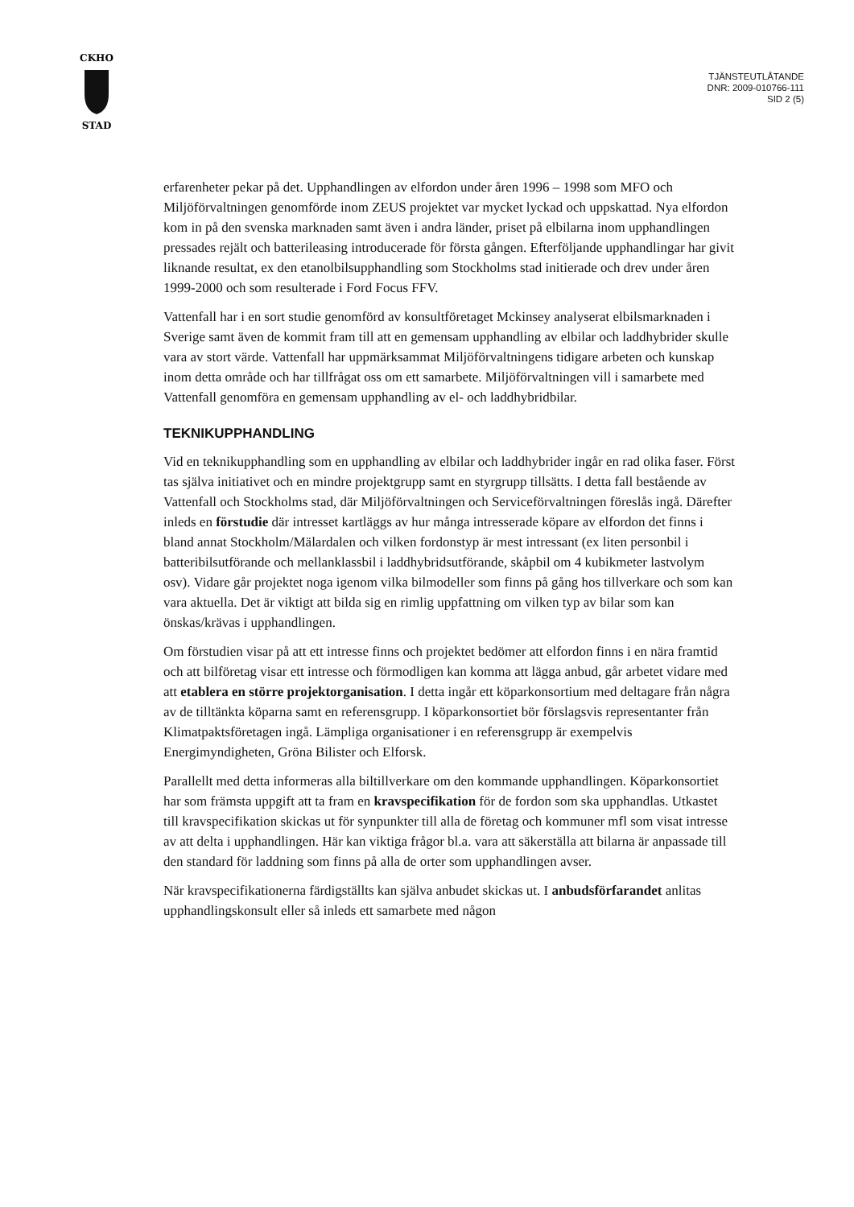CKHO
STAD
TJÄNSTEUTLÅTANDE
DNR: 2009-010766-111
SID 2 (5)
erfarenheter pekar på det. Upphandlingen av elfordon under åren 1996 – 1998 som MFO och Miljöförvaltningen genomförde inom ZEUS projektet var mycket lyckad och uppskattad. Nya elfordon kom in på den svenska marknaden samt även i andra länder, priset på elbilarna inom upphandlingen pressades rejält och batterileasing introducerade för första gången. Efterföljande upphandlingar har givit liknande resultat, ex den etanolbilsupphandling som Stockholms stad initierade och drev under åren 1999-2000 och som resulterade i Ford Focus FFV.
Vattenfall har i en sort studie genomförd av konsultföretaget Mckinsey analyserat elbilsmarknaden i Sverige samt även de kommit fram till att en gemensam upphandling av elbilar och laddhybrider skulle vara av stort värde. Vattenfall har uppmärksammat Miljöförvaltningens tidigare arbeten och kunskap inom detta område och har tillfrågat oss om ett samarbete. Miljöförvaltningen vill i samarbete med Vattenfall genomföra en gemensam upphandling av el- och laddhybridbilar.
TEKNIKUPPHANDLING
Vid en teknikupphandling som en upphandling av elbilar och laddhybrider ingår en rad olika faser. Först tas själva initiativet och en mindre projektgrupp samt en styrgrupp tillsätts. I detta fall bestående av Vattenfall och Stockholms stad, där Miljöförvaltningen och Serviceförvaltningen föreslås ingå. Därefter inleds en förstudie där intresset kartläggs av hur många intresserade köpare av elfordon det finns i bland annat Stockholm/Mälardalen och vilken fordonstyp är mest intressant (ex liten personbil i batteribilsutförande och mellanklassbil i laddhybridsutförande, skåpbil om 4 kubikmeter lastvolym osv). Vidare går projektet noga igenom vilka bilmodeller som finns på gång hos tillverkare och som kan vara aktuella. Det är viktigt att bilda sig en rimlig uppfattning om vilken typ av bilar som kan önskas/krävas i upphandlingen.
Om förstudien visar på att ett intresse finns och projektet bedömer att elfordon finns i en nära framtid och att bilföretag visar ett intresse och förmodligen kan komma att lägga anbud, går arbetet vidare med att etablera en större projektorganisation. I detta ingår ett köparkonsortium med deltagare från några av de tilltänkta köparna samt en referensgrupp. I köparkonsortiet bör förslagsvis representanter från Klimatpaktsföretagen ingå. Lämpliga organisationer i en referensgrupp är exempelvis Energimyndigheten, Gröna Bilister och Elforsk.
Parallellt med detta informeras alla biltillverkare om den kommande upphandlingen. Köparkonsortiet har som främsta uppgift att ta fram en kravspecifikation för de fordon som ska upphandlas. Utkastet till kravspecifikation skickas ut för synpunkter till alla de företag och kommuner mfl som visat intresse av att delta i upphandlingen. Här kan viktiga frågor bl.a. vara att säkerställa att bilarna är anpassade till den standard för laddning som finns på alla de orter som upphandlingen avser.
När kravspecifikationerna färdigställts kan själva anbudet skickas ut. I anbudsförfarandet anlitas upphandlingskonsult eller så inleds ett samarbete med någon